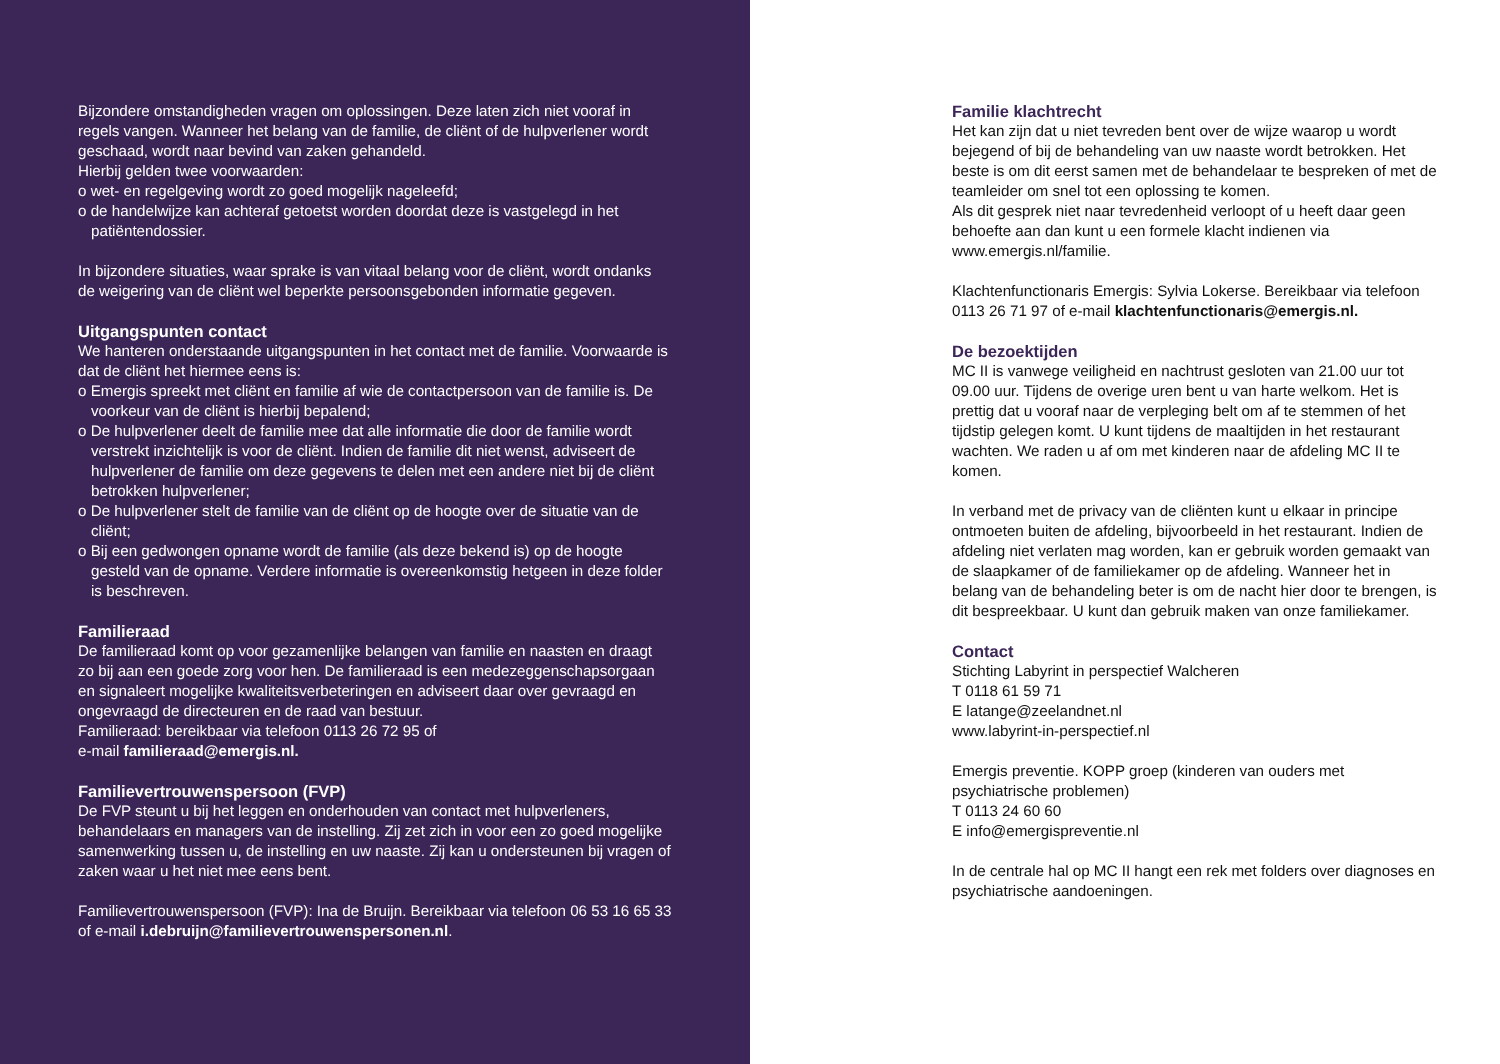Bijzondere omstandigheden vragen om oplossingen. Deze laten zich niet vooraf in regels vangen. Wanneer het belang van de familie, de cliënt of de hulpverlener wordt geschaad, wordt naar bevind van zaken gehandeld.
Hierbij gelden twee voorwaarden:
o wet- en regelgeving wordt zo goed mogelijk nageleefd;
o de handelwijze kan achteraf getoetst worden doordat deze is vastgelegd in het patiëntendossier.
In bijzondere situaties, waar sprake is van vitaal belang voor de cliënt, wordt ondanks de weigering van de cliënt wel beperkte persoonsgebonden informatie gegeven.
Uitgangspunten contact
We hanteren onderstaande uitgangspunten in het contact met de familie. Voorwaarde is dat de cliënt het hiermee eens is:
o Emergis spreekt met cliënt en familie af wie de contactpersoon van de familie is. De voorkeur van de cliënt is hierbij bepalend;
o De hulpverlener deelt de familie mee dat alle informatie die door de familie wordt verstrekt inzichtelijk is voor de cliënt. Indien de familie dit niet wenst, adviseert de hulpverlener de familie om deze gegevens te delen met een andere niet bij de cliënt betrokken hulpverlener;
o De hulpverlener stelt de familie van de cliënt op de hoogte over de situatie van de cliënt;
o Bij een gedwongen opname wordt de familie (als deze bekend is) op de hoogte gesteld van de opname. Verdere informatie is overeenkomstig hetgeen in deze folder is beschreven.
Familieraad
De familieraad komt op voor gezamenlijke belangen van familie en naasten en draagt zo bij aan een goede zorg voor hen. De familieraad is een medezeggenschapsorgaan en signaleert mogelijke kwaliteitsverbeteringen en adviseert daar over gevraagd en ongevraagd de directeuren en de raad van bestuur.
Familieraad: bereikbaar via telefoon 0113 26 72 95 of
e-mail familieraad@emergis.nl.
Familievertrouwenspersoon (FVP)
De FVP steunt u bij het leggen en onderhouden van contact met hulpverleners, behandelaars en managers van de instelling. Zij zet zich in voor een zo goed mogelijke samenwerking tussen u, de instelling en uw naaste. Zij kan u ondersteunen bij vragen of zaken waar u het niet mee eens bent.
Familievertrouwenspersoon (FVP): Ina de Bruijn. Bereikbaar via telefoon 06 53 16 65 33 of e-mail i.debruijn@familievertrouwenspersonen.nl.
Familie klachtrecht
Het kan zijn dat u niet tevreden bent over de wijze waarop u wordt bejegend of bij de behandeling van uw naaste wordt betrokken. Het beste is om dit eerst samen met de behandelaar te bespreken of met de teamleider om snel tot een oplossing te komen.
Als dit gesprek niet naar tevredenheid verloopt of u heeft daar geen behoefte aan dan kunt u een formele klacht indienen via www.emergis.nl/familie.
Klachtenfunctionaris Emergis: Sylvia Lokerse. Bereikbaar via telefoon 0113 26 71 97 of e-mail klachtenfunctionaris@emergis.nl.
De bezoektijden
MC II is vanwege veiligheid en nachtrust gesloten van 21.00 uur tot 09.00 uur. Tijdens de overige uren bent u van harte welkom. Het is prettig dat u vooraf naar de verpleging belt om af te stemmen of het tijdstip gelegen komt. U kunt tijdens de maaltijden in het restaurant wachten. We raden u af om met kinderen naar de afdeling MC II te komen.
In verband met de privacy van de cliënten kunt u elkaar in principe ontmoeten buiten de afdeling, bijvoorbeeld in het restaurant. Indien de afdeling niet verlaten mag worden, kan er gebruik worden gemaakt van de slaapkamer of de familiekamer op de afdeling. Wanneer het in belang van de behandeling beter is om de nacht hier door te brengen, is dit bespreekbaar. U kunt dan gebruik maken van onze familiekamer.
Contact
Stichting Labyrint in perspectief Walcheren
T 0118 61 59 71
E latange@zeelandnet.nl
www.labyrint-in-perspectief.nl
Emergis preventie. KOPP groep (kinderen van ouders met psychiatrische problemen)
T 0113 24 60 60
E info@emergispreventie.nl
In de centrale hal op MC II hangt een rek met folders over diagnoses en psychiatrische aandoeningen.